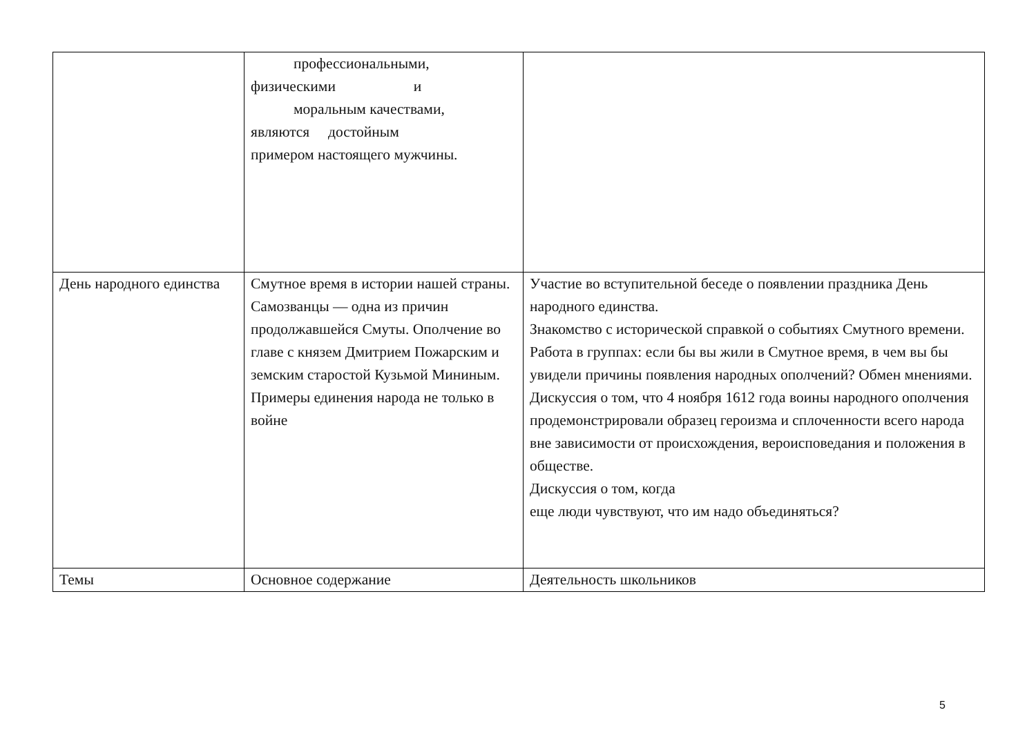| | профессиональными, физическими и моральным качествами, являются достойным примером настоящего мужчины. | |
| День народного единства | Смутное время в истории нашей страны. Самозванцы — одна из причин продолжавшейся Смуты. Ополчение во главе с князем Дмитрием Пожарским и земским старостой Кузьмой Мининым. Примеры единения народа не только в войне | Участие во вступительной беседе о появлении праздника День народного единства. Знакомство с исторической справкой о событиях Смутного времени. Работа в группах: если бы вы жили в Смутное время, в чем вы бы увидели причины появления народных ополчений? Обмен мнениями. Дискуссия о том, что 4 ноября 1612 года воины народного ополчения продемонстрировали образец героизма и сплоченности всего народа вне зависимости от происхождения, вероисповедания и положения в обществе. Дискуссия о том, когда еще люди чувствуют, что им надо объединяться? |
| Темы | Основное содержание | Деятельность школьников |
5